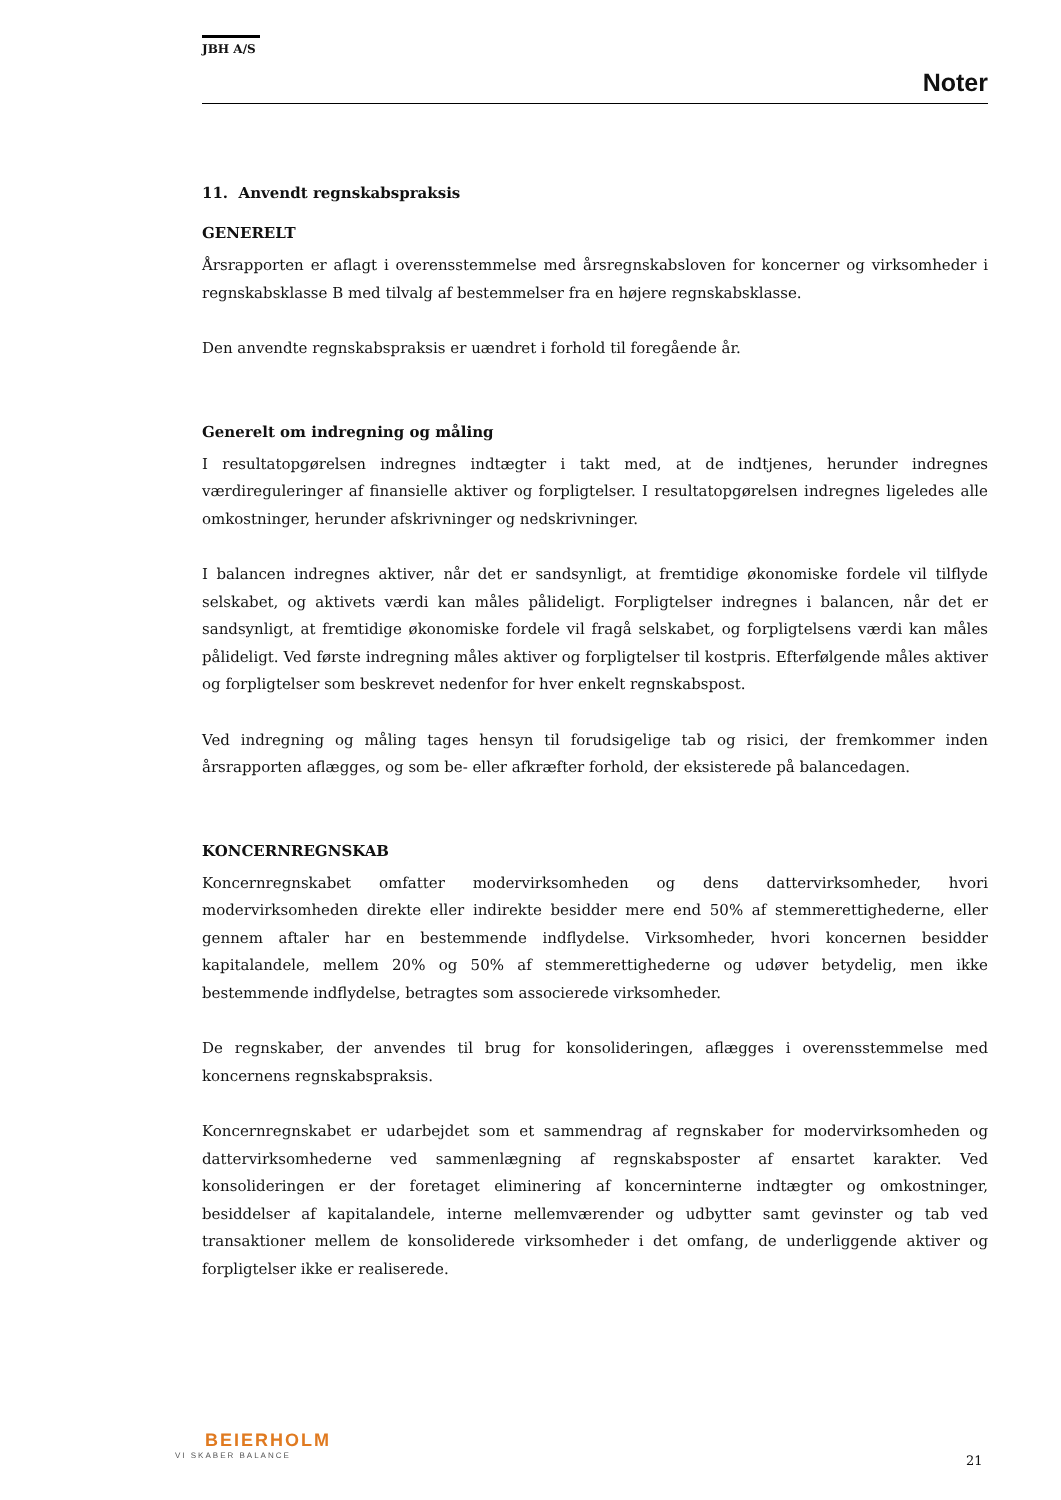JBH A/S
Noter
11. Anvendt regnskabspraksis
GENERELT
Årsrapporten er aflagt i overensstemmelse med årsregnskabsloven for koncerner og virksomheder i regnskabsklasse B med tilvalg af bestemmelser fra en højere regnskabsklasse.
Den anvendte regnskabspraksis er uændret i forhold til foregående år.
Generelt om indregning og måling
I resultatopgørelsen indregnes indtægter i takt med, at de indtjenes, herunder indregnes værdireguleringer af finansielle aktiver og forpligtelser. I resultatopgørelsen indregnes ligeledes alle omkostninger, herunder afskrivninger og nedskrivninger.
I balancen indregnes aktiver, når det er sandsynligt, at fremtidige økonomiske fordele vil tilflyde selskabet, og aktivets værdi kan måles pålideligt. Forpligtelser indregnes i balancen, når det er sandsynligt, at fremtidige økonomiske fordele vil fragå selskabet, og forpligtelsens værdi kan måles pålideligt. Ved første indregning måles aktiver og forpligtelser til kostpris. Efterfølgende måles aktiver og forpligtelser som beskrevet nedenfor for hver enkelt regnskabspost.
Ved indregning og måling tages hensyn til forudsigelige tab og risici, der fremkommer inden årsrapporten aflægges, og som be- eller afkræfter forhold, der eksisterede på balancedagen.
KONCERNREGNSKAB
Koncernregnskabet omfatter modervirksomheden og dens dattervirksomheder, hvori modervirksomheden direkte eller indirekte besidder mere end 50% af stemmerettighederne, eller gennem aftaler har en bestemmende indflydelse. Virksomheder, hvori koncernen besidder kapitalandele, mellem 20% og 50% af stemmerettighederne og udøver betydelig, men ikke bestemmende indflydelse, betragtes som associerede virksomheder.
De regnskaber, der anvendes til brug for konsolideringen, aflægges i overensstemmelse med koncernens regnskabspraksis.
Koncernregnskabet er udarbejdet som et sammendrag af regnskaber for modervirksomheden og dattervirksomhederne ved sammenlægning af regnskabsposter af ensartet karakter. Ved konsolideringen er der foretaget eliminering af koncerninterne indtægter og omkostninger, besiddelser af kapitalandele, interne mellemværender og udbytter samt gevinster og tab ved transaktioner mellem de konsoliderede virksomheder i det omfang, de underliggende aktiver og forpligtelser ikke er realiserede.
BEIERHOLM
VI SKABER BALANCE
21